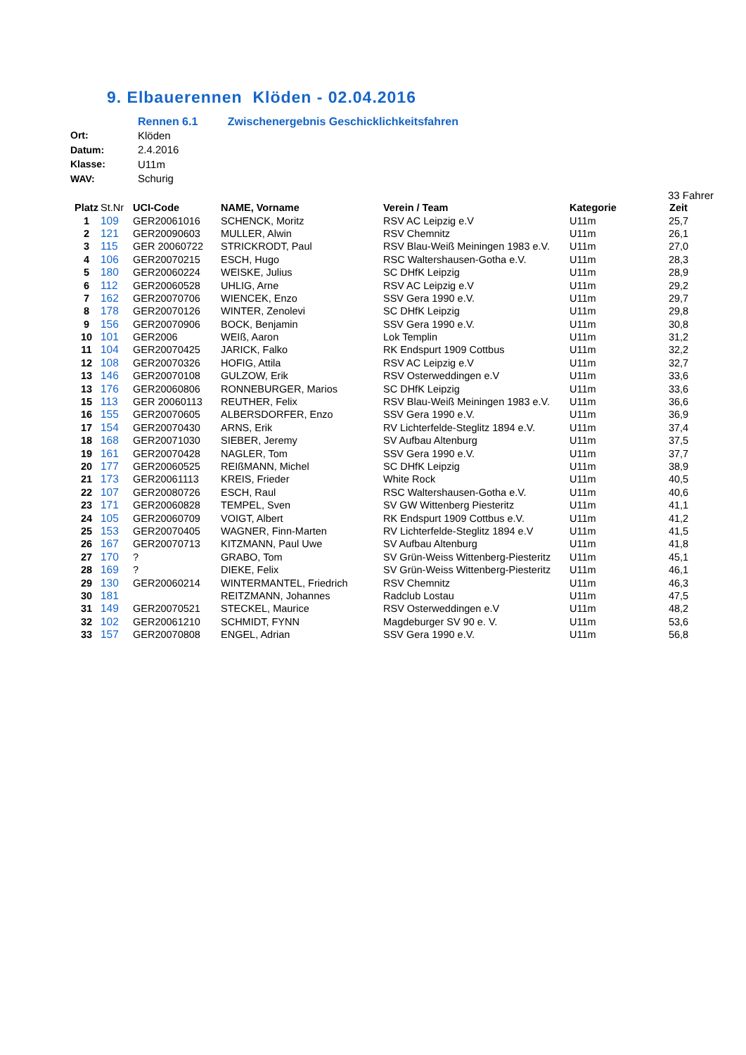9. Elbauerennen Klöden - 02.04.2016
Rennen 6.1 Zwischenergebnis Geschicklichkeitsfahren
| Ort: | Klöden |
| Datum: | 2.4.2016 |
| Klasse: | U11m |
| WAV: | Schurig |
33 Fahrer
| Platz | St.Nr | UCI-Code | NAME, Vorname | Verein / Team | Kategorie | Zeit |
| --- | --- | --- | --- | --- | --- | --- |
| 1 | 109 | GER20061016 | SCHENCK, Moritz | RSV AC Leipzig e.V | U11m | 25,7 |
| 2 | 121 | GER20090603 | MULLER, Alwin | RSV Chemnitz | U11m | 26,1 |
| 3 | 115 | GER 20060722 | STRICKRODT, Paul | RSV Blau-Weiß Meiningen 1983 e.V. | U11m | 27,0 |
| 4 | 106 | GER20070215 | ESCH, Hugo | RSC Waltershausen-Gotha e.V. | U11m | 28,3 |
| 5 | 180 | GER20060224 | WEISKE, Julius | SC DHfK Leipzig | U11m | 28,9 |
| 6 | 112 | GER20060528 | UHLIG, Arne | RSV AC Leipzig e.V | U11m | 29,2 |
| 7 | 162 | GER20070706 | WIENCEK, Enzo | SSV Gera 1990 e.V. | U11m | 29,7 |
| 8 | 178 | GER20070126 | WINTER, Zenolevi | SC DHfK Leipzig | U11m | 29,8 |
| 9 | 156 | GER20070906 | BOCK, Benjamin | SSV Gera 1990 e.V. | U11m | 30,8 |
| 10 | 101 | GER2006 | WEIß, Aaron | Lok Templin | U11m | 31,2 |
| 11 | 104 | GER20070425 | JARICK, Falko | RK Endspurt 1909 Cottbus | U11m | 32,2 |
| 12 | 108 | GER20070326 | HOFIG, Attila | RSV AC Leipzig e.V | U11m | 32,7 |
| 13 | 146 | GER20070108 | GULZOW, Erik | RSV Osterweddingen e.V | U11m | 33,6 |
| 13 | 176 | GER20060806 | RONNEBURGER, Marios | SC DHfK Leipzig | U11m | 33,6 |
| 15 | 113 | GER 20060113 | REUTHER, Felix | RSV Blau-Weiß Meiningen 1983 e.V. | U11m | 36,6 |
| 16 | 155 | GER20070605 | ALBERSDORFER, Enzo | SSV Gera 1990 e.V. | U11m | 36,9 |
| 17 | 154 | GER20070430 | ARNS, Erik | RV Lichterfelde-Steglitz 1894 e.V. | U11m | 37,4 |
| 18 | 168 | GER20071030 | SIEBER, Jeremy | SV Aufbau Altenburg | U11m | 37,5 |
| 19 | 161 | GER20070428 | NAGLER, Tom | SSV Gera 1990 e.V. | U11m | 37,7 |
| 20 | 177 | GER20060525 | REIßMANN, Michel | SC DHfK Leipzig | U11m | 38,9 |
| 21 | 173 | GER20061113 | KREIS, Frieder | White Rock | U11m | 40,5 |
| 22 | 107 | GER20080726 | ESCH, Raul | RSC Waltershausen-Gotha e.V. | U11m | 40,6 |
| 23 | 171 | GER20060828 | TEMPEL, Sven | SV GW Wittenberg Piesteritz | U11m | 41,1 |
| 24 | 105 | GER20060709 | VOIGT, Albert | RK Endspurt 1909 Cottbus e.V. | U11m | 41,2 |
| 25 | 153 | GER20070405 | WAGNER, Finn-Marten | RV Lichterfelde-Steglitz 1894 e.V | U11m | 41,5 |
| 26 | 167 | GER20070713 | KITZMANN, Paul Uwe | SV Aufbau Altenburg | U11m | 41,8 |
| 27 | 170 | ? | GRABO, Tom | SV Grün-Weiss Wittenberg-Piesteritz | U11m | 45,1 |
| 28 | 169 | ? | DIEKE, Felix | SV Grün-Weiss Wittenberg-Piesteritz | U11m | 46,1 |
| 29 | 130 | GER20060214 | WINTERMANTEL, Friedrich | RSV Chemnitz | U11m | 46,3 |
| 30 | 181 | | REITZMANN, Johannes | Radclub Lostau | U11m | 47,5 |
| 31 | 149 | GER20070521 | STECKEL, Maurice | RSV Osterweddingen e.V | U11m | 48,2 |
| 32 | 102 | GER20061210 | SCHMIDT, FYNN | Magdeburger SV 90 e. V. | U11m | 53,6 |
| 33 | 157 | GER20070808 | ENGEL, Adrian | SSV Gera 1990 e.V. | U11m | 56,8 |